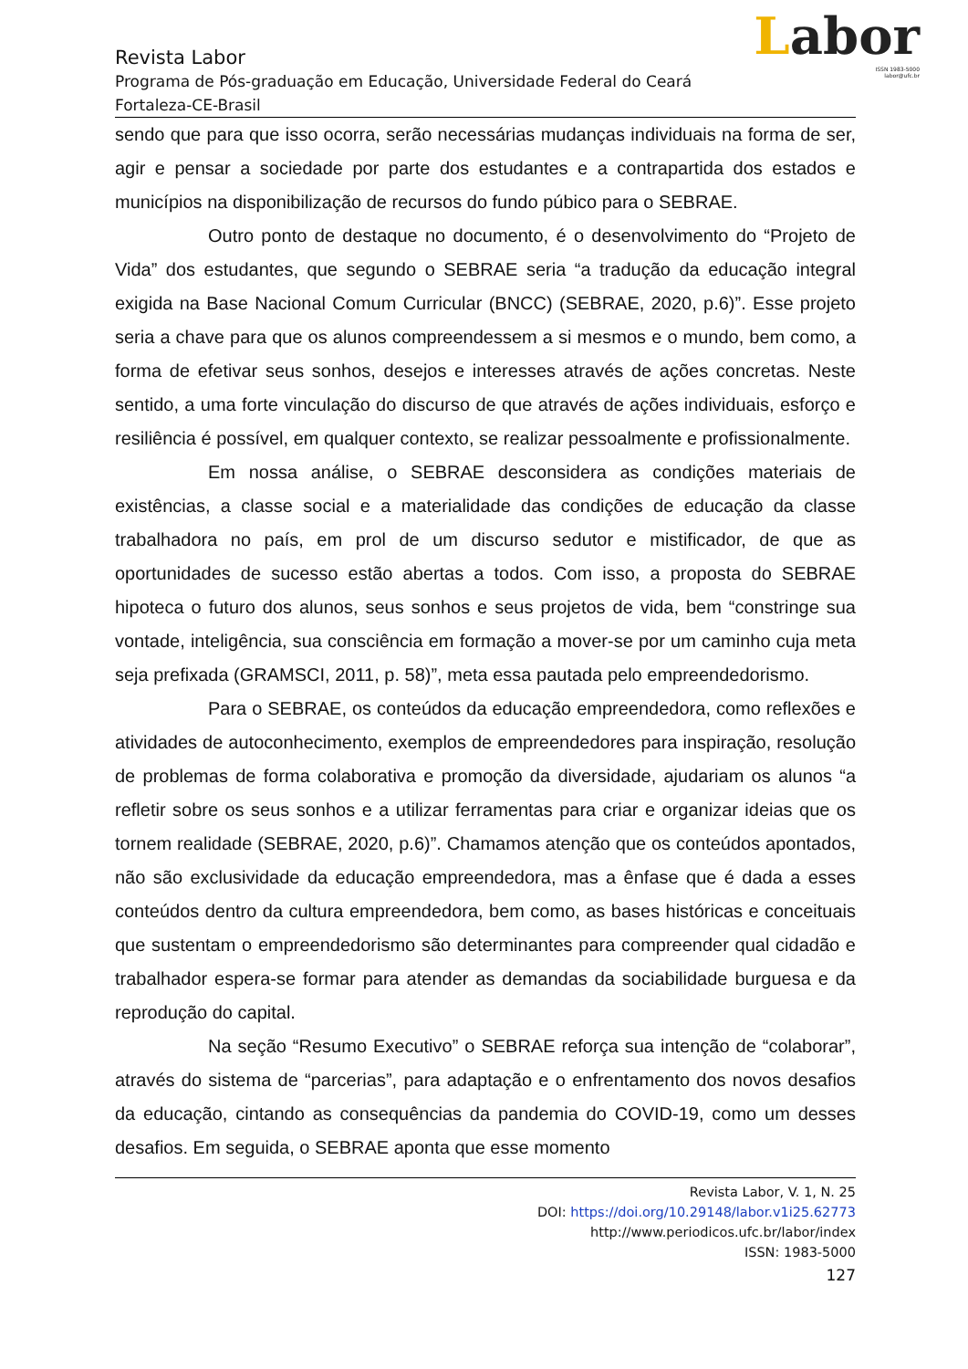Labor
ISSN 1983-5000
labor@ufc.br
Revista Labor
Programa de Pós-graduação em Educação, Universidade Federal do Ceará
Fortaleza-CE-Brasil
sendo que para que isso ocorra, serão necessárias mudanças individuais na forma de ser, agir e pensar a sociedade por parte dos estudantes e a contrapartida dos estados e municípios na disponibilização de recursos do fundo púbico para o SEBRAE.
Outro ponto de destaque no documento, é o desenvolvimento do “Projeto de Vida” dos estudantes, que segundo o SEBRAE seria “a tradução da educação integral exigida na Base Nacional Comum Curricular (BNCC) (SEBRAE, 2020, p.6)”. Esse projeto seria a chave para que os alunos compreendessem a si mesmos e o mundo, bem como, a forma de efetivar seus sonhos, desejos e interesses através de ações concretas. Neste sentido, a uma forte vinculação do discurso de que através de ações individuais, esforço e resiliência é possível, em qualquer contexto, se realizar pessoalmente e profissionalmente.
Em nossa análise, o SEBRAE desconsidera as condições materiais de existências, a classe social e a materialidade das condições de educação da classe trabalhadora no país, em prol de um discurso sedutor e mistificador, de que as oportunidades de sucesso estão abertas a todos. Com isso, a proposta do SEBRAE hipoteca o futuro dos alunos, seus sonhos e seus projetos de vida, bem “constringe sua vontade, inteligência, sua consciência em formação a mover-se por um caminho cuja meta seja prefixada (GRAMSCI, 2011, p. 58)”, meta essa pautada pelo empreendedorismo.
Para o SEBRAE, os conteúdos da educação empreendedora, como reflexões e atividades de autoconhecimento, exemplos de empreendedores para inspiração, resolução de problemas de forma colaborativa e promoção da diversidade, ajudariam os alunos “a refletir sobre os seus sonhos e a utilizar ferramentas para criar e organizar ideias que os tornem realidade (SEBRAE, 2020, p.6)”. Chamamos atenção que os conteúdos apontados, não são exclusividade da educação empreendedora, mas a ênfase que é dada a esses conteúdos dentro da cultura empreendedora, bem como, as bases históricas e conceituais que sustentam o empreendedorismo são determinantes para compreender qual cidadão e trabalhador espera-se formar para atender as demandas da sociabilidade burguesa e da reprodução do capital.
Na seção “Resumo Executivo” o SEBRAE reforça sua intenção de “colaborar”, através do sistema de “parcerias”, para adaptação e o enfrentamento dos novos desafios da educação, cintando as consequências da pandemia do COVID-19, como um desses desafios. Em seguida, o SEBRAE aponta que esse momento
Revista Labor, V. 1, N. 25
DOI: https://doi.org/10.29148/labor.v1i25.62773
http://www.periodicos.ufc.br/labor/index
ISSN: 1983-5000
127